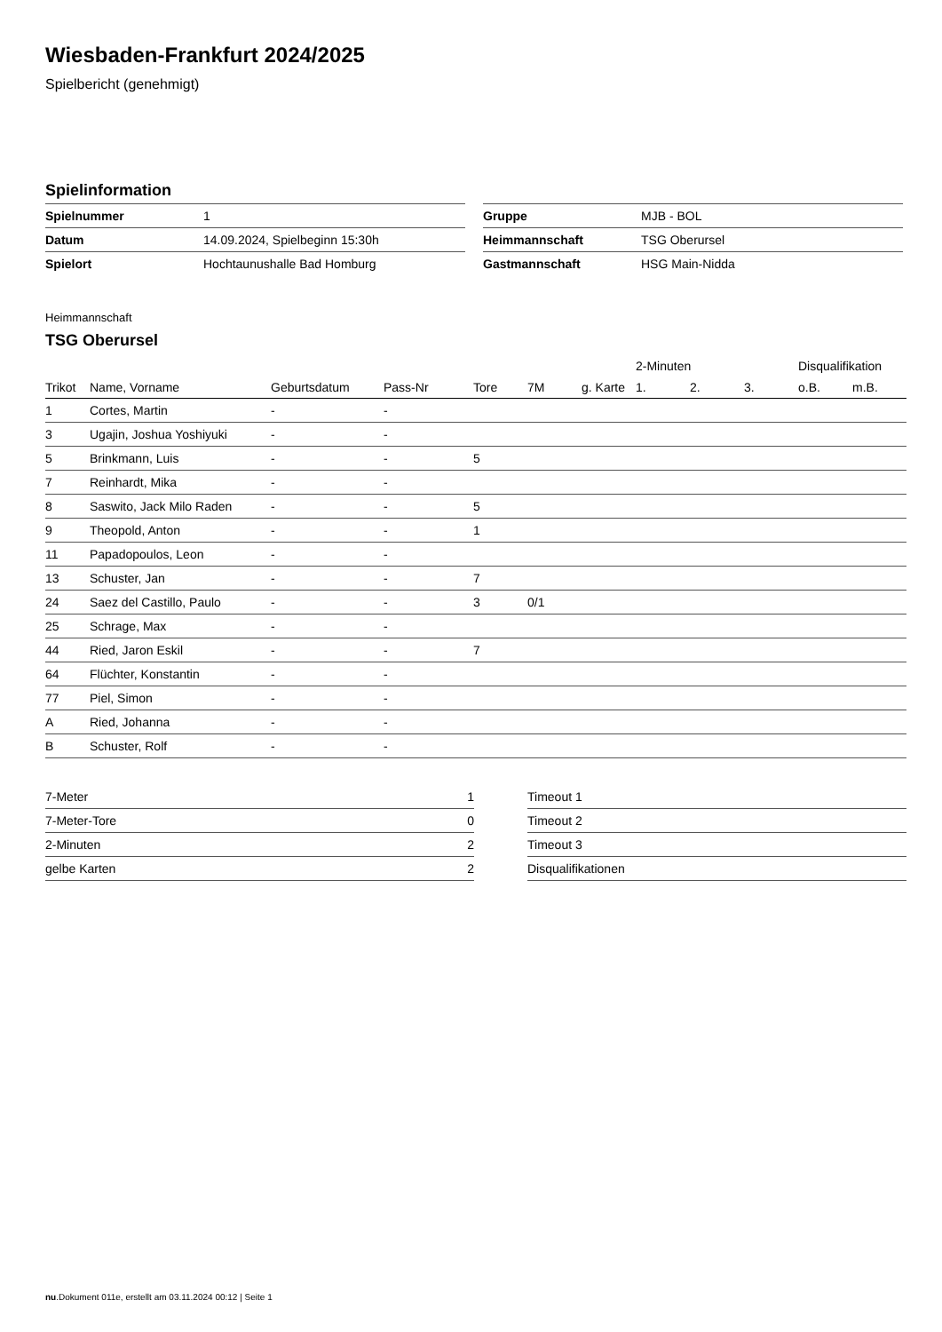Wiesbaden-Frankfurt 2024/2025
Spielbericht (genehmigt)
Spielinformation
| Spielnummer | 1 |
| Datum | 14.09.2024, Spielbeginn 15:30h |
| Spielort | Hochtaunushalle Bad Homburg |
| Gruppe | MJB - BOL |
| Heimmannschaft | TSG Oberursel |
| Gastmannschaft | HSG Main-Nidda |
Heimmannschaft
TSG Oberursel
| | | | | | | | 2-Minuten | | | Disqualifikation | |
| --- | --- | --- | --- | --- | --- | --- | --- | --- | --- | --- | --- |
| Trikot | Name, Vorname | Geburtsdatum | Pass-Nr | Tore | 7M | g. Karte | 1. | 2. | 3. | o.B. | m.B. |
| 1 | Cortes, Martin | - | - | | | | | | | | |
| 3 | Ugajin, Joshua Yoshiyuki | - | - | | | | | | | | |
| 5 | Brinkmann, Luis | - | - | 5 | | | | | | | |
| 7 | Reinhardt, Mika | - | - | | | | | | | | |
| 8 | Saswito, Jack Milo Raden | - | - | 5 | | | | | | | |
| 9 | Theopold, Anton | - | - | 1 | | | | | | | |
| 11 | Papadopoulos, Leon | - | - | | | | | | | | |
| 13 | Schuster, Jan | - | - | 7 | | | | | | | |
| 24 | Saez del Castillo, Paulo | - | - | 3 | 0/1 | | | | | | |
| 25 | Schrage, Max | - | - | | | | | | | | |
| 44 | Ried, Jaron Eskil | - | - | 7 | | | | | | | |
| 64 | Flüchter, Konstantin | - | - | | | | | | | | |
| 77 | Piel, Simon | - | - | | | | | | | | |
| A | Ried, Johanna | - | - | | | | | | | | |
| B | Schuster, Rolf | - | - | | | | | | | | |
| 7-Meter | 1 |
| 7-Meter-Tore | 0 |
| 2-Minuten | 2 |
| gelbe Karten | 2 |
| Timeout 1 |
| Timeout 2 |
| Timeout 3 |
| Disqualifikationen |
nu.Dokument 011e, erstellt am 03.11.2024 00:12 | Seite 1